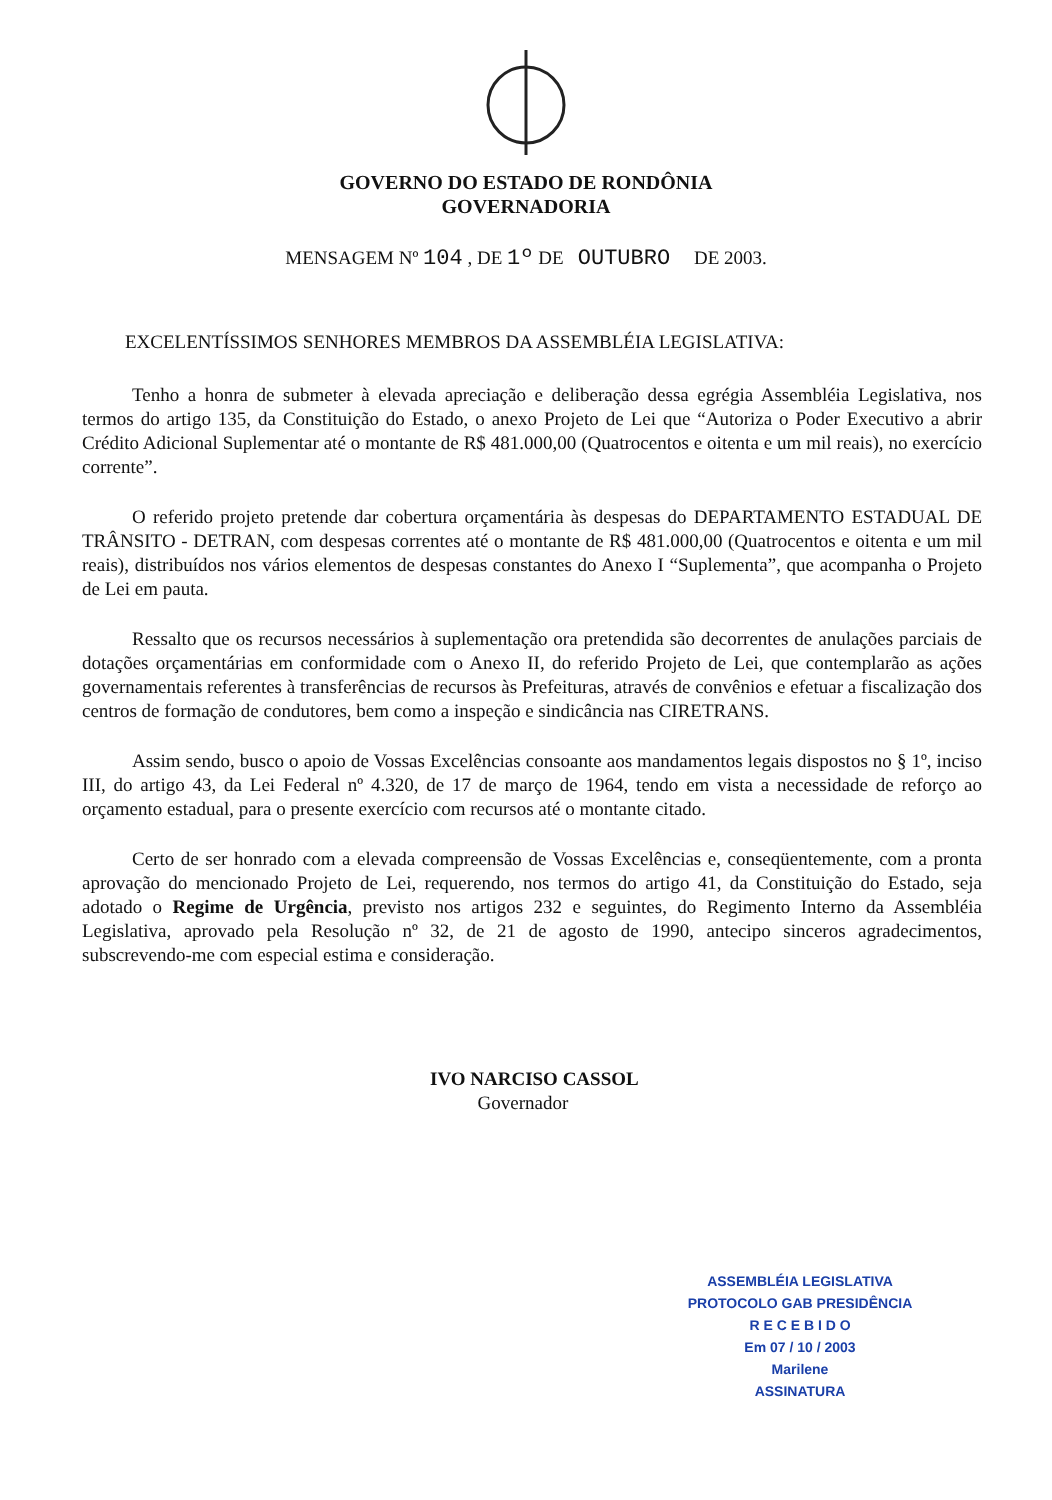GOVERNO DO ESTADO DE RONDÔNIA
GOVERNADORIA
MENSAGEM Nº 104 , DE 1º DE OUTUBRO DE 2003.
EXCELENTÍSSIMOS SENHORES MEMBROS DA ASSEMBLÉIA LEGISLATIVA:
Tenho a honra de submeter à elevada apreciação e deliberação dessa egrégia Assembléia Legislativa, nos termos do artigo 135, da Constituição do Estado, o anexo Projeto de Lei que “Autoriza o Poder Executivo a abrir Crédito Adicional Suplementar até o montante de R$ 481.000,00 (Quatrocentos e oitenta e um mil reais), no exercício corrente”.
O referido projeto pretende dar cobertura orçamentária às despesas do DEPARTAMENTO ESTADUAL DE TRÂNSITO - DETRAN, com despesas correntes até o montante de R$ 481.000,00 (Quatrocentos e oitenta e um mil reais), distribuídos nos vários elementos de despesas constantes do Anexo I “Suplementa”, que acompanha o Projeto de Lei em pauta.
Ressalto que os recursos necessários à suplementação ora pretendida são decorrentes de anulações parciais de dotações orçamentárias em conformidade com o Anexo II, do referido Projeto de Lei, que contemplarão as ações governamentais referentes à transferências de recursos às Prefeituras, através de convênios e efetuar a fiscalização dos centros de formação de condutores, bem como a inspeção e sindicância nas CIRETRANS.
Assim sendo, busco o apoio de Vossas Excelências consoante aos mandamentos legais dispostos no § 1º, inciso III, do artigo 43, da Lei Federal nº 4.320, de 17 de março de 1964, tendo em vista a necessidade de reforço ao orçamento estadual, para o presente exercício com recursos até o montante citado.
Certo de ser honrado com a elevada compreensão de Vossas Excelências e, conseqüentemente, com a pronta aprovação do mencionado Projeto de Lei, requerendo, nos termos do artigo 41, da Constituição do Estado, seja adotado o Regime de Urgência, previsto nos artigos 232 e seguintes, do Regimento Interno da Assembléia Legislativa, aprovado pela Resolução nº 32, de 21 de agosto de 1990, antecipo sinceros agradecimentos, subscrevendo-me com especial estima e consideração.
IVO NARCISO CASSOL
Governador
ASSEMBLÉIA LEGISLATIVA
PROTOCOLO GAB PRESIDÊNCIA
R E C E B I D O
Em 07 / 10 / 2003
Marilene
ASSINATURA